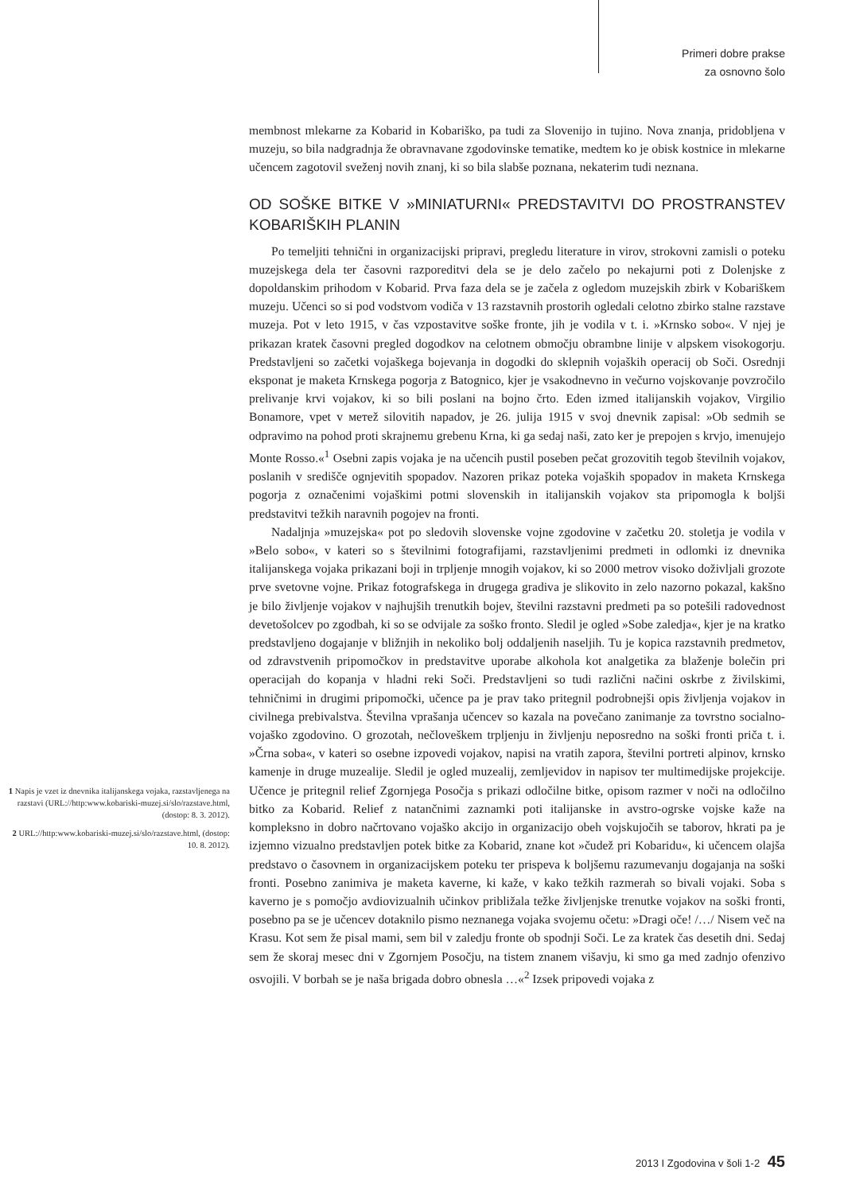Primeri dobre prakse
za osnovno šolo
1 Napis je vzet iz dnevnika italijanskega vojaka, razstavljenega na razstavi (URL://http:www.kobariski-muzej.si/slo/razstave.html, (dostop: 8. 3. 2012).
2 URL://http:www.kobariski-muzej.si/slo/razstave.html, (dostop: 10. 8. 2012).
membnost mlekarne za Kobarid in Kobariško, pa tudi za Slovenijo in tujino. Nova znanja, pridobljena v muzeju, so bila nadgradnja že obravnavane zgodovinske tematike, medtem ko je obisk kostnice in mlekarne učencem zagotovil sveženj novih znanj, ki so bila slabše poznana, nekaterim tudi neznana.
OD SOŠKE BITKE V »MINIATURNI« PREDSTAVITVI DO PROSTRANSTEV KOBARIŠKIH PLANIN
Po temeljiti tehnični in organizacijski pripravi, pregledu literature in virov, strokovni zamisli o poteku muzejskega dela ter časovni razporeditvi dela se je delo začelo po nekajurni poti z Dolenjske z dopoldanskim prihodom v Kobarid. Prva faza dela se je začela z ogledom muzejskih zbirk v Kobariškem muzeju. Učenci so si pod vodstvom vodiča v 13 razstavnih prostorih ogledali celotno zbirko stalne razstave muzeja. Pot v leto 1915, v čas vzpostavitve soške fronte, jih je vodila v t. i. »Krnsko sobo«. V njej je prikazan kratek časovni pregled dogodkov na celotnem območju obrambne linije v alpskem visokogorju. Predstavljeni so začetki vojaškega bojevanja in dogodki do sklepnih vojaških operacij ob Soči. Osrednji eksponat je maketa Krnskega pogorja z Batognico, kjer je vsakodnevno in večurno vojskovanje povzročilo prelivanje krvi vojakov, ki so bili poslani na bojno črto. Eden izmed italijanskih vojakov, Virgilio Bonamore, vpet v метеž silovitih napadov, je 26. julija 1915 v svoj dnevnik zapisal: »Ob sedmih se odpravimo na pohod proti skrajnemu grebenu Krna, ki ga sedaj naši, zato ker je prepojen s krvjo, imenujejo Monte Rosso.«<sup>1</sup> Osebni zapis vojaka je na učencih pustil poseben pečat grozovitih tegob številnih vojakov, poslanih v središče ognjevitih spopadov. Nazoren prikaz poteka vojaških spopadov in maketa Krnskega pogorja z označenimi vojaškimi potmi slovenskih in italijanskih vojakov sta pripomogla k boljši predstavitvi težkih naravnih pogojev na fronti.
Nadaljnja »muzejska« pot po sledovih slovenske vojne zgodovine v začetku 20. stoletja je vodila v »Belo sobo«, v kateri so s številnimi fotografijami, razstavljenimi predmeti in odlomki iz dnevnika italijanskega vojaka prikazani boji in trpljenje mnogih vojakov, ki so 2000 metrov visoko doživljali grozote prve svetovne vojne. Prikaz fotografskega in drugega gradiva je slikovito in zelo nazorno pokazal, kakšno je bilo življenje vojakov v najhujših trenutkih bojev, številni razstavni predmeti pa so potešili radovednost devetošolcev po zgodbah, ki so se odvijale za soško fronto. Sledil je ogled »Sobe zaledja«, kjer je na kratko predstavljeno dogajanje v bližnjih in nekoliko bolj oddaljenih naseljih. Tu je kopica razstavnih predmetov, od zdravstvenih pripomočkov in predstavitve uporabe alkohola kot analgetika za blaženje bolečin pri operacijah do kopanja v hladni reki Soči. Predstavljeni so tudi različni načini oskrbe z živilskimi, tehničnimi in drugimi pripomočki, učence pa je prav tako pritegnil podrobnejši opis življenja vojakov in civilnega prebivalstva. Številna vprašanja učencev so kazala na povečano zanimanje za tovrstno socialno-vojaško zgodovino. O grozotah, nečloveškem trpljenju in življenju neposredno na soški fronti priča t. i. »Črna soba«, v kateri so osebne izpovedi vojakov, napisi na vratih zapora, številni portreti alpinov, krnsko kamenje in druge muzealije. Sledil je ogled muzealij, zemljevidov in napisov ter multimedijske projekcije. Učence je pritegnil relief Zgornjega Posočja s prikazi odločilne bitke, opisom razmer v noči na odločilno bitko za Kobarid. Relief z natančnimi zaznamki poti italijanske in avstro-ogrske vojske kaže na kompleksno in dobro načrtovano vojaško akcijo in organizacijo obeh vojskujočih se taborov, hkrati pa je izjemno vizualno predstavljen potek bitke za Kobarid, znane kot »čudež pri Kobaridu«, ki učencem olajša predstavo o časovnem in organizacijskem poteku ter prispeva k boljšemu razumevanju dogajanja na soški fronti. Posebno zanimiva je maketa kaverne, ki kaže, v kako težkih razmerah so bivali vojaki. Soba s kaverno je s pomočjo avdiovizualnih učinkov približala težke življenjske trenutke vojakov na soški fronti, posebno pa se je učencev dotaknilo pismo neznanega vojaka svojemu očetu: »Dragi oče! /…/ Nisem več na Krasu. Kot sem že pisal mami, sem bil v zaledju fronte ob spodnji Soči. Le za kratek čas desetih dni. Sedaj sem že skoraj mesec dni v Zgornjem Posočju, na tistem znanem višavju, ki smo ga med zadnjo ofenzivo osvojili. V borbah se je naša brigada dobro obnesla …«<sup>2</sup> Izsek pripovedi vojaka z
2013 I Zgodovina v šoli 1-2 45